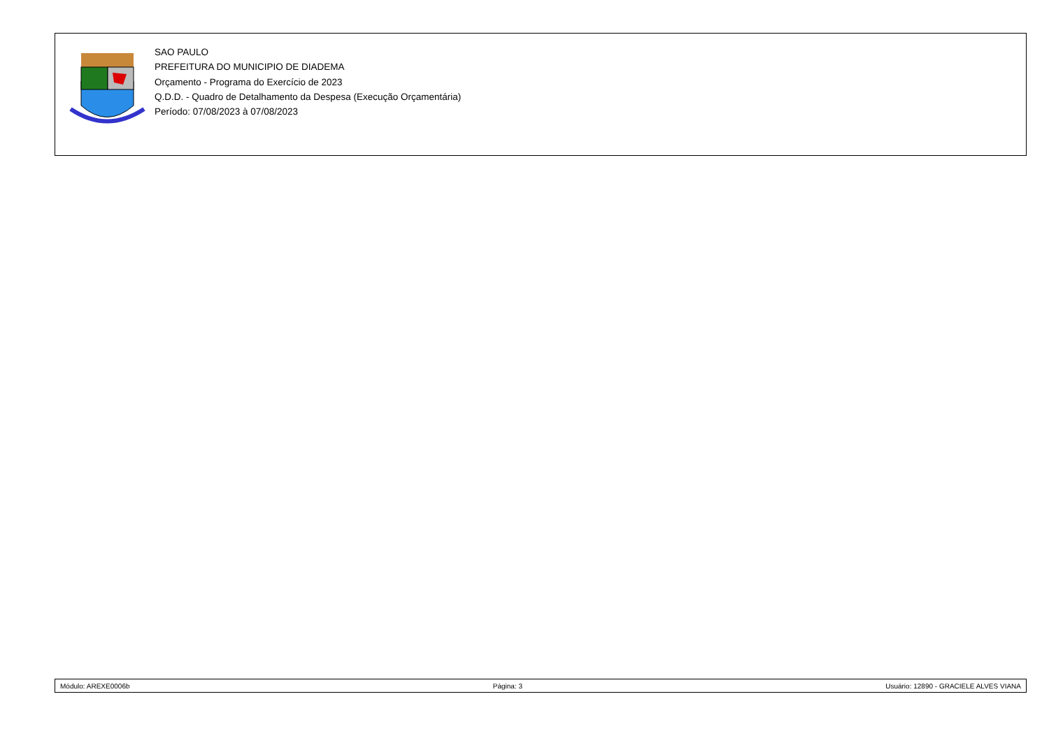SAO PAULO
PREFEITURA DO MUNICIPIO DE DIADEMA
Orçamento - Programa do Exercício de 2023
Q.D.D. - Quadro de Detalhamento da Despesa (Execução Orçamentária)
Período: 07/08/2023 à 07/08/2023
Módulo: AREXE0006b Página: 3 Usuário: 12890 - GRACIELE ALVES VIANA